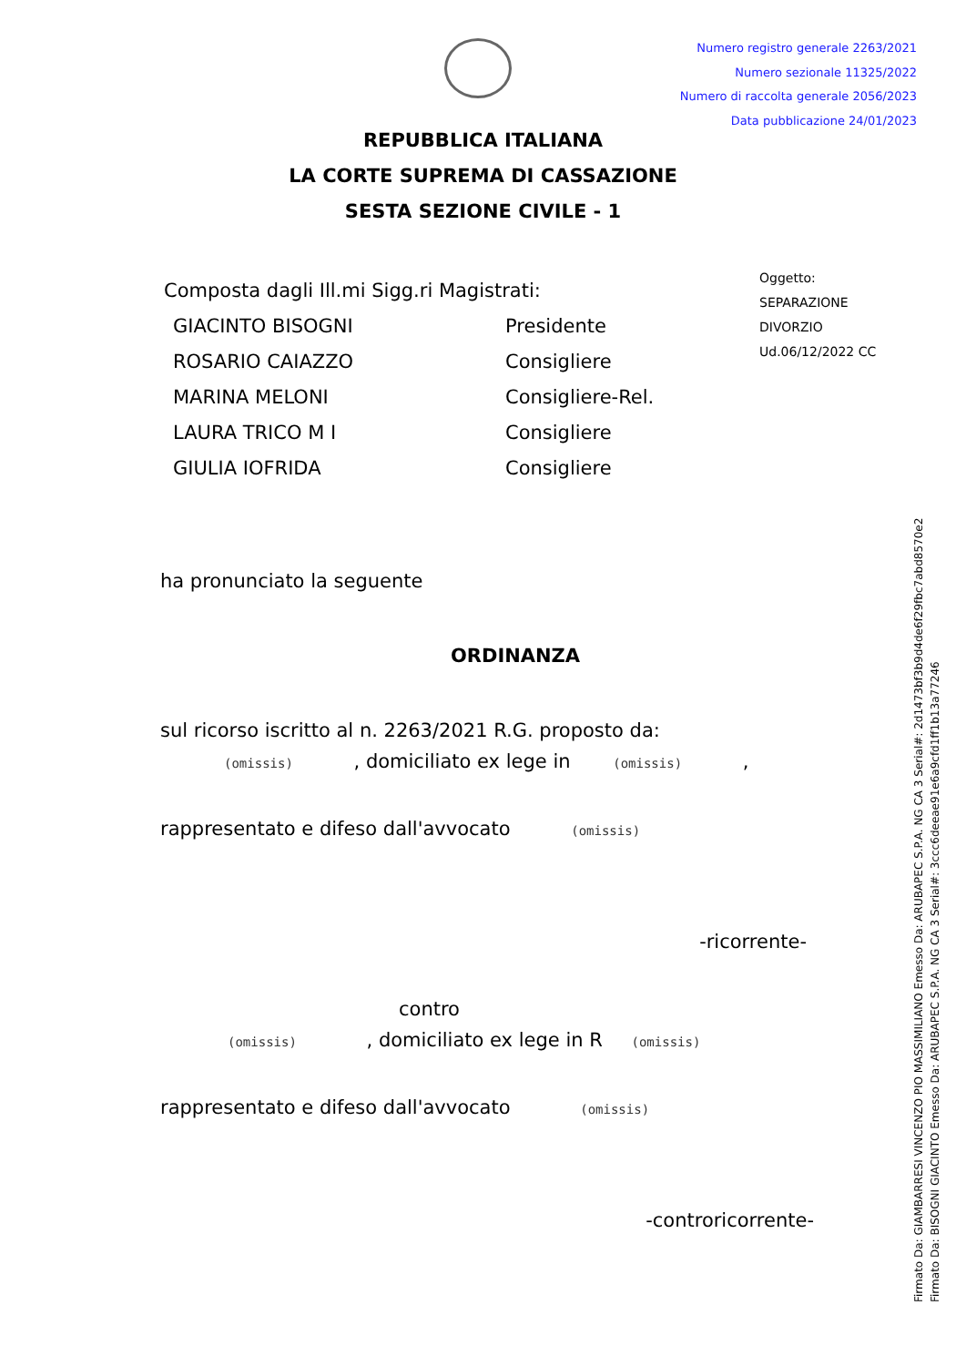Numero registro generale 2263/2021
Numero sezionale 11325/2022
Numero di raccolta generale 2056/2023
Data pubblicazione 24/01/2023
REPUBBLICA ITALIANA
LA CORTE SUPREMA DI CASSAZIONE
SESTA SEZIONE CIVILE - 1
Oggetto:
SEPARAZIONE
DIVORZIO
Ud.06/12/2022 CC
Composta dagli Ill.mi Sigg.ri Magistrati:
GIACINTO BISOGNI Presidente
ROSARIO CAIAZZO Consigliere
MARINA MELONI Consigliere-Rel.
LAURA TRICO M I Consigliere
GIULIA IOFRIDA Consigliere
ha pronunciato la seguente
ORDINANZA
sul ricorso iscritto al n. 2263/2021 R.G. proposto da:
(omissis) , domiciliato ex lege in (omissis) ,
rappresentato e difeso dall'avvocato (omissis)
-ricorrente-
contro
(omissis) , domiciliato ex lege in R (omissis)
rappresentato e difeso dall'avvocato (omissis)
-controricorrente-
Firmato Da: GIAMBARRESI VINCENZO PIO MASSIMILIANO Emesso Da: ARUBAPEC S.P.A. NG CA 3 Serial#: 2d1473bf3b9d4de6f29fbc7abd8570e2
Firmato Da: BISOGNI GIACINTO Emesso Da: ARUBAPEC S.P.A. NG CA 3 Serial#: 3ccc6deeae91e6a9cfd1ff1b13a77246